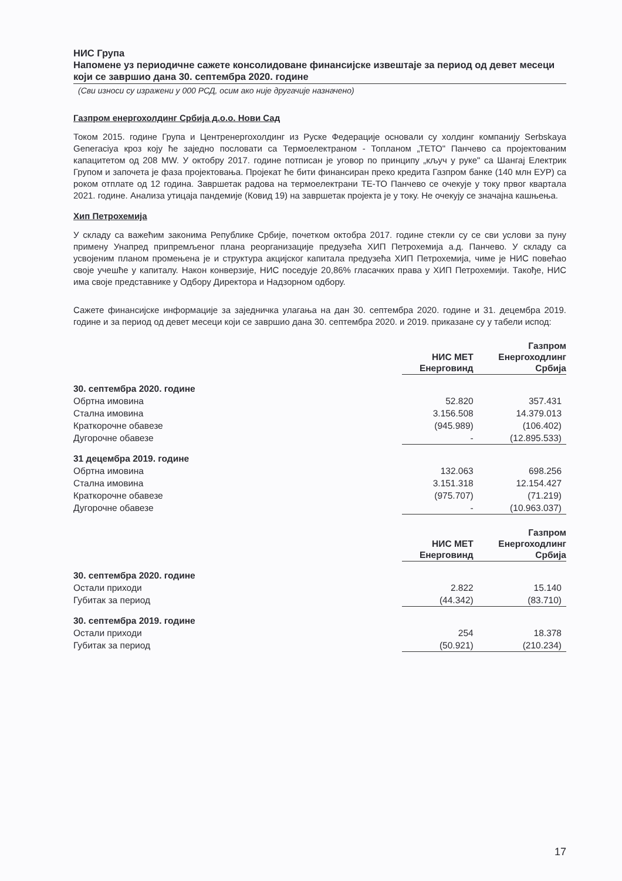НИС Група
Напомене уз периодичне сажете консолидоване финансијске извештаје за период од девет месеци који се завршио дана 30. септембра 2020. године
(Сви износи су изражени у 000 РСД, осим ако није другачије назначено)
Газпром енергохолдинг Србија д.о.о. Нови Сад
Током 2015. године Група и Центренергохолдинг из Руске Федерације основали су холдинг компанију Serbskaya Generaciya кроз коју ће заједно пословати са Термоелектраном - Топланом „ТЕТО" Панчево са пројектованим капацитетом од 208 MW. У октобру 2017. године потписан је уговор по принципу „кључ у руке" са Шангај Електрик Групом и започета је фаза пројектовања. Пројекат ће бити финансиран преко кредита Газпром банке (140 млн ЕУР) са роком отплате од 12 година. Завршетак радова на термоелектрани ТЕ-ТО Панчево се очекује у току првог квартала 2021. године. Анализа утицаја пандемије (Ковид 19) на завршетак пројекта је у току. Не очекују се значајна кашњења.
Хип Петрохемија
У складу са важећим законима Републике Србије, почетком октобра 2017. године стекли су се сви услови за пуну примену Унапред припремљеног плана реорганизације предузећа ХИП Петрохемија а.д. Панчево. У складу са усвојеним планом промењена је и структура акцијског капитала предузећа ХИП Петрохемија, чиме је НИС повећао своје учешће у капиталу. Након конверзије, НИС поседује 20,86% гласачких права у ХИП Петрохемији. Такође, НИС има своје представнике у Одбору Директора и Надзорном одбору.
Сажете финансијске информације за заједничка улагања на дан 30. септембра 2020. године и 31. децембра 2019. године и за период од девет месеци који се завршио дана 30. септембра 2020. и 2019. приказане су у табели испод:
| | НИС МЕТ Енерговинд | Газпром Енергоходлинг Србија |
| 30. септембра 2020. године | | |
| Обртна имовина | 52.820 | 357.431 |
| Стална имовина | 3.156.508 | 14.379.013 |
| Краткорочне обавезе | (945.989) | (106.402) |
| Дугорочне обавезе | - | (12.895.533) |
| 31 децембра 2019. године | | |
| Обртна имовина | 132.063 | 698.256 |
| Стална имовина | 3.151.318 | 12.154.427 |
| Краткорочне обавезе | (975.707) | (71.219) |
| Дугорочне обавезе | - | (10.963.037) |
| | НИС МЕТ Енерговинд | Газпром Енергоходлинг Србија |
| 30. септембра 2020. године | | |
| Остали приходи | 2.822 | 15.140 |
| Губитак за период | (44.342) | (83.710) |
| 30. септембра 2019. године | | |
| Остали приходи | 254 | 18.378 |
| Губитак за период | (50.921) | (210.234) |
17